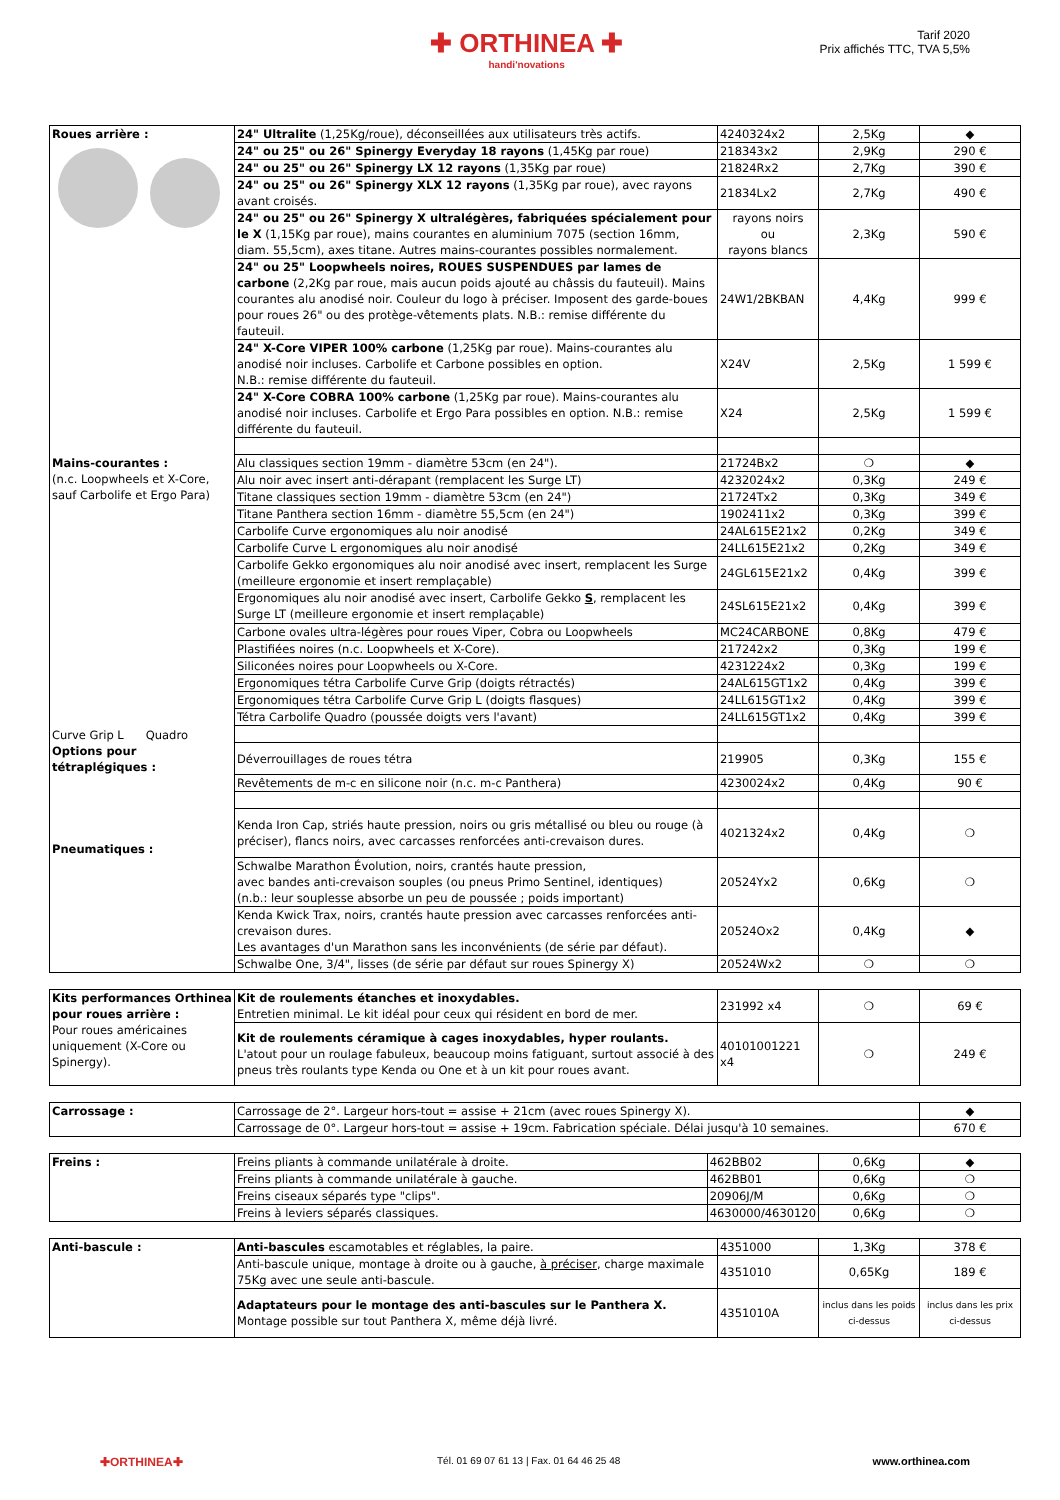✚ ORTHINEA ✚
handi'novations
Tarif 2020
Prix affichés TTC, TVA 5,5%
| Roues arrière : | 24" Ultralite (1,25Kg/roue), déconseillées aux utilisateurs très actifs. | 4240324x2 | 2,5Kg | ◆ |
| | 24" ou 25" ou 26" Spinergy Everyday 18 rayons (1,45Kg par roue) | 218343x2 | 2,9Kg | 290 € |
| | 24" ou 25" ou 26" Spinergy LX 12 rayons (1,35Kg par roue) | 21824Rx2 | 2,7Kg | 390 € |
| | 24" ou 25" ou 26" Spinergy XLX 12 rayons (1,35Kg par roue), avec rayons avant croisés. | 21834Lx2 | 2,7Kg | 490 € |
| | 24" ou 25" ou 26" Spinergy X ultralégères, fabriquées spécialement pour le X (1,15Kg par roue), mains courantes en aluminium 7075 (section 16mm, diam. 55,5cm), axes titane. Autres mains-courantes possibles normalement. | rayons noirs ou rayons blancs | 2,3Kg | 590 € |
| | 24" ou 25" Loopwheels noires, ROUES SUSPENDUES par lames de carbone (2,2Kg par roue, mais aucun poids ajouté au châssis du fauteuil). Mains courantes alu anodisé noir. Couleur du logo à préciser. Imposent des garde-boues pour roues 26" ou des protège-vêtements plats. N.B.: remise différente du fauteuil. | 24W1/2BKBAN | 4,4Kg | 999 € |
| | 24" X-Core VIPER 100% carbone (1,25Kg par roue). Mains-courantes alu anodisé noir incluses. Carbolife et Carbone possibles en option. N.B.: remise différente du fauteuil. | X24V | 2,5Kg | 1 599 € |
| | 24" X-Core COBRA 100% carbone (1,25Kg par roue). Mains-courantes alu anodisé noir incluses. Carbolife et Ergo Para possibles en option. N.B.: remise différente du fauteuil. | X24 | 2,5Kg | 1 599 € |
| Mains-courantes : (n.c. Loopwheels et X-Core, sauf Carbolife et Ergo Para) Curve Grip L Quadro | Alu classiques section 19mm - diamètre 53cm (en 24"). | 21724Bx2 | ❍ | ◆ |
| | Alu noir avec insert anti-dérapant (remplacent les Surge LT) | 4232024x2 | 0,3Kg | 249 € |
| | Titane classiques section 19mm - diamètre 53cm (en 24") | 21724Tx2 | 0,3Kg | 349 € |
| | Titane Panthera section 16mm - diamètre 55,5cm (en 24") | 1902411x2 | 0,3Kg | 399 € |
| | Carbolife Curve ergonomiques alu noir anodisé | 24AL615E21x2 | 0,2Kg | 349 € |
| | Carbolife Curve L ergonomiques alu noir anodisé | 24LL615E21x2 | 0,2Kg | 349 € |
| | Carbolife Gekko ergonomiques alu noir anodisé avec insert, remplacent les Surge (meilleure ergonomie et insert remplaçable) | 24GL615E21x2 | 0,4Kg | 399 € |
| | Ergonomiques alu noir anodisé avec insert, Carbolife Gekko S , remplacent les Surge LT (meilleure ergonomie et insert remplaçable) | 24SL615E21x2 | 0,4Kg | 399 € |
| | Carbone ovales ultra-légères pour roues Viper, Cobra ou Loopwheels | MC24CARBONE | 0,8Kg | 479 € |
| | Plastifiées noires (n.c. Loopwheels et X-Core). | 217242x2 | 0,3Kg | 199 € |
| | Siliconées noires pour Loopwheels ou X-Core. | 4231224x2 | 0,3Kg | 199 € |
| | Ergonomiques tétra Carbolife Curve Grip (doigts rétractés) | 24AL615GT1x2 | 0,4Kg | 399 € |
| | Ergonomiques tétra Carbolife Curve Grip L (doigts flasques) | 24LL615GT1x2 | 0,4Kg | 399 € |
| | Tétra Carbolife Quadro (poussée doigts vers l'avant) | 24LL615GT1x2 | 0,4Kg | 399 € |
| Options pour tétraplégiques : | Déverrouillages de roues tétra | 219905 | 0,3Kg | 155 € |
| | Revêtements de m-c en silicone noir (n.c. m-c Panthera) | 4230024x2 | 0,4Kg | 90 € |
| Pneumatiques : | Kenda Iron Cap, striés haute pression, noirs ou gris métallisé ou bleu ou rouge (à préciser), flancs noirs, avec carcasses renforcées anti-crevaison dures. | 4021324x2 | 0,4Kg | ❍ |
| | Schwalbe Marathon Évolution, noirs, crantés haute pression, avec bandes anti-crevaison souples (ou pneus Primo Sentinel, identiques) (n.b.: leur souplesse absorbe un peu de poussée ; poids important) | 20524Yx2 | 0,6Kg | ❍ |
| | Kenda Kwick Trax, noirs, crantés haute pression avec carcasses renforcées anti-crevaison dures. Les avantages d'un Marathon sans les inconvénients (de série par défaut). | 20524Ox2 | 0,4Kg | ◆ |
| | Schwalbe One, 3/4", lisses (de série par défaut sur roues Spinergy X) | 20524Wx2 | ❍ | ❍ |
| Kits performances Orthinea pour roues arrière : Pour roues américaines uniquement (X-Core ou Spinergy). | Kit de roulements étanches et inoxydables. Entretien minimal. Le kit idéal pour ceux qui résident en bord de mer. | 231992 x4 | ❍ | 69 € |
| | Kit de roulements céramique à cages inoxydables, hyper roulants. L'atout pour un roulage fabuleux, beaucoup moins fatiguant, surtout associé à des pneus très roulants type Kenda ou One et à un kit pour roues avant. | 40101001221 x4 | ❍ | 249 € |
| Carrossage : | Carrossage de 2°. Largeur hors-tout = assise + 21cm (avec roues Spinergy X). | ◆ |
| | Carrossage de 0°. Largeur hors-tout = assise + 19cm. Fabrication spéciale. Délai jusqu'à 10 semaines. | 670 € |
| Freins : | Freins pliants à commande unilatérale à droite. | 462BB02 | 0,6Kg | ◆ |
| | Freins pliants à commande unilatérale à gauche. | 462BB01 | 0,6Kg | ❍ |
| | Freins ciseaux séparés type "clips". | 20906J/M | 0,6Kg | ❍ |
| | Freins à leviers séparés classiques. | 4630000/4630120 | 0,6Kg | ❍ |
| Anti-bascule : | Anti-bascules escamotables et réglables, la paire. | 4351000 | 1,3Kg | 378 € |
| | Anti-bascule unique, montage à droite ou à gauche, à préciser , charge maximale 75Kg avec une seule anti-bascule. | 4351010 | 0,65Kg | 189 € |
| | Adaptateurs pour le montage des anti-bascules sur le Panthera X. Montage possible sur tout Panthera X, même déjà livré. | 4351010A | inclus dans les poids ci-dessus | inclus dans les prix ci-dessus |
✚ORTHINEA✚ Tél. 01 69 07 61 13 | Fax. 01 64 46 25 48 www.orthinea.com